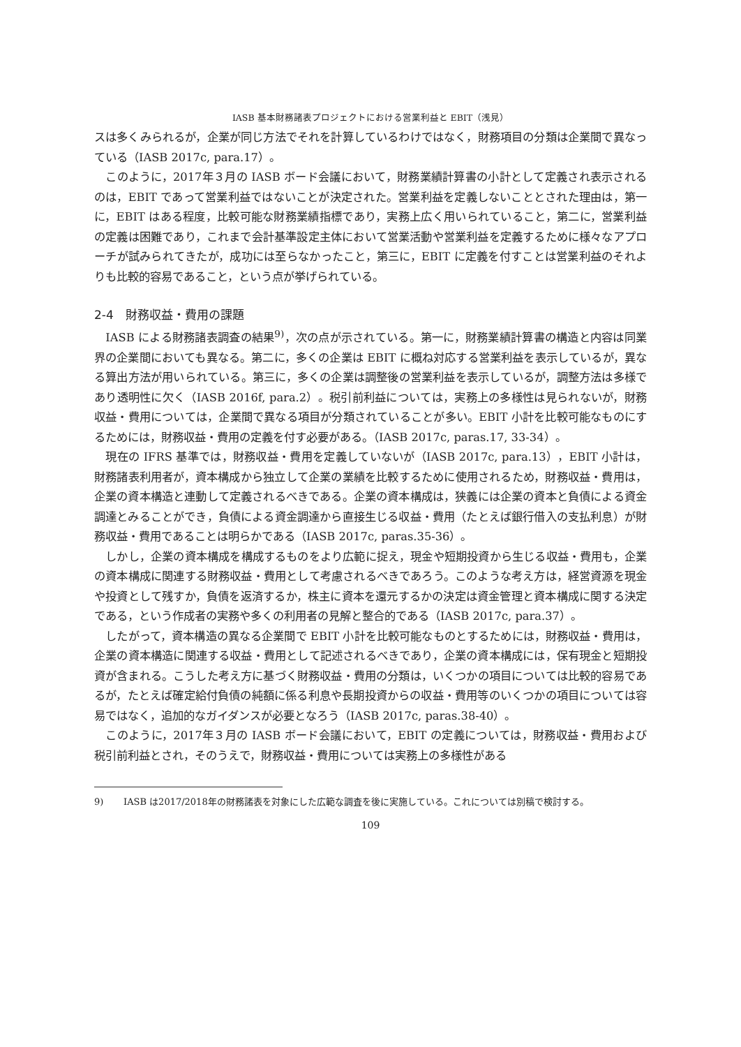IASB 基本財務諸表プロジェクトにおける営業利益と EBIT（浅見）
スは多くみられるが，企業が同じ方法でそれを計算しているわけではなく，財務項目の分類は企業間で異なっている（IASB 2017c, para.17）。
このように，2017年３月の IASB ボード会議において，財務業績計算書の小計として定義され表示されるのは，EBIT であって営業利益ではないことが決定された。営業利益を定義しないこととされた理由は，第一に，EBIT はある程度，比較可能な財務業績指標であり，実務上広く用いられていること，第二に，営業利益の定義は困難であり，これまで会計基準設定主体において営業活動や営業利益を定義するために様々なアプローチが試みられてきたが，成功には至らなかったこと，第三に，EBIT に定義を付すことは営業利益のそれよりも比較的容易であること，という点が挙げられている。
2-4　財務収益・費用の課題
IASB による財務諸表調査の結果<sup>9)</sup>，次の点が示されている。第一に，財務業績計算書の構造と内容は同業界の企業間においても異なる。第二に，多くの企業は EBIT に概ね対応する営業利益を表示しているが，異なる算出方法が用いられている。第三に，多くの企業は調整後の営業利益を表示しているが，調整方法は多様であり透明性に欠く（IASB 2016f, para.2）。税引前利益については，実務上の多様性は見られないが，財務収益・費用については，企業間で異なる項目が分類されていることが多い。EBIT 小計を比較可能なものにするためには，財務収益・費用の定義を付す必要がある。（IASB 2017c, paras.17, 33-34）。
現在の IFRS 基準では，財務収益・費用を定義していないが（IASB 2017c, para.13），EBIT 小計は，財務諸表利用者が，資本構成から独立して企業の業績を比較するために使用されるため，財務収益・費用は，企業の資本構造と連動して定義されるべきである。企業の資本構成は，狭義には企業の資本と負債による資金調達とみることができ，負債による資金調達から直接生じる収益・費用（たとえば銀行借入の支払利息）が財務収益・費用であることは明らかである（IASB 2017c, paras.35-36）。
しかし，企業の資本構成を構成するものをより広範に捉え，現金や短期投資から生じる収益・費用も，企業の資本構成に関連する財務収益・費用として考慮されるべきであろう。このような考え方は，経営資源を現金や投資として残すか，負債を返済するか，株主に資本を還元するかの決定は資金管理と資本構成に関する決定である，という作成者の実務や多くの利用者の見解と整合的である（IASB 2017c, para.37）。
したがって，資本構造の異なる企業間で EBIT 小計を比較可能なものとするためには，財務収益・費用は，企業の資本構造に関連する収益・費用として記述されるべきであり，企業の資本構成には，保有現金と短期投資が含まれる。こうした考え方に基づく財務収益・費用の分類は，いくつかの項目については比較的容易であるが，たとえば確定給付負債の純額に係る利息や長期投資からの収益・費用等のいくつかの項目については容易ではなく，追加的なガイダンスが必要となろう（IASB 2017c, paras.38-40）。
このように，2017年３月の IASB ボード会議において，EBIT の定義については，財務収益・費用および税引前利益とされ，そのうえで，財務収益・費用については実務上の多様性がある
9) IASB は2017/2018年の財務諸表を対象にした広範な調査を後に実施している。これについては別稿で検討する。
109